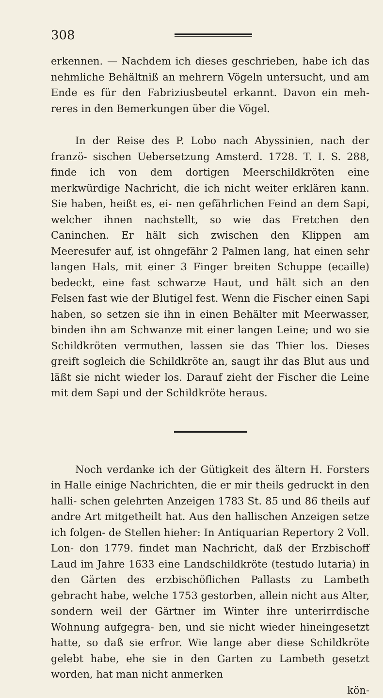308
erkennen. — Nachdem ich dieses geschrieben, habe ich das nehmliche Behältniß an mehrern Vögeln untersucht, und am Ende es für den Fabriziusbeutel erkannt. Davon ein meh- reres in den Bemerkungen über die Vögel.
In der Reise des P. Lobo nach Abyssinien, nach der franzö- sischen Uebersetzung Amsterd. 1728. T. I. S. 288, finde ich von dem dortigen Meerschildkröten eine merkwürdige Nachricht, die ich nicht weiter erklären kann. Sie haben, heißt es, ei- nen gefährlichen Feind an dem Sapi, welcher ihnen nachstellt, so wie das Fretchen den Caninchen. Er hält sich zwischen den Klippen am Meeresufer auf, ist ohngefähr 2 Palmen lang, hat einen sehr langen Hals, mit einer 3 Finger breiten Schuppe (ecaille) bedeckt, eine fast schwarze Haut, und hält sich an den Felsen fast wie der Blutigel fest. Wenn die Fischer einen Sapi haben, so setzen sie ihn in einen Behälter mit Meerwasser, binden ihn am Schwanze mit einer langen Leine; und wo sie Schildkröten vermuthen, lassen sie das Thier los. Dieses greift sogleich die Schildkröte an, saugt ihr das Blut aus und läßt sie nicht wieder los. Darauf zieht der Fischer die Leine mit dem Sapi und der Schildkröte heraus.
Noch verdanke ich der Gütigkeit des ältern H. Forsters in Halle einige Nachrichten, die er mir theils gedruckt in den halli- schen gelehrten Anzeigen 1783 St. 85 und 86 theils auf andre Art mitgetheilt hat. Aus den hallischen Anzeigen setze ich folgen- de Stellen hieher: In Antiquarian Repertory 2 Voll. Lon- don 1779. findet man Nachricht, daß der Erzbischoff Laud im Jahre 1633 eine Landschildkröte (testudo lutaria) in den Gärten des erzbischöflichen Pallasts zu Lambeth gebracht habe, welche 1753 gestorben, allein nicht aus Alter, sondern weil der Gärtner im Winter ihre unterirrdische Wohnung aufgegra- ben, und sie nicht wieder hineingesetzt hatte, so daß sie erfror. Wie lange aber diese Schildkröte gelebt habe, ehe sie in den Garten zu Lambeth gesetzt worden, hat man nicht anmerken
kön-